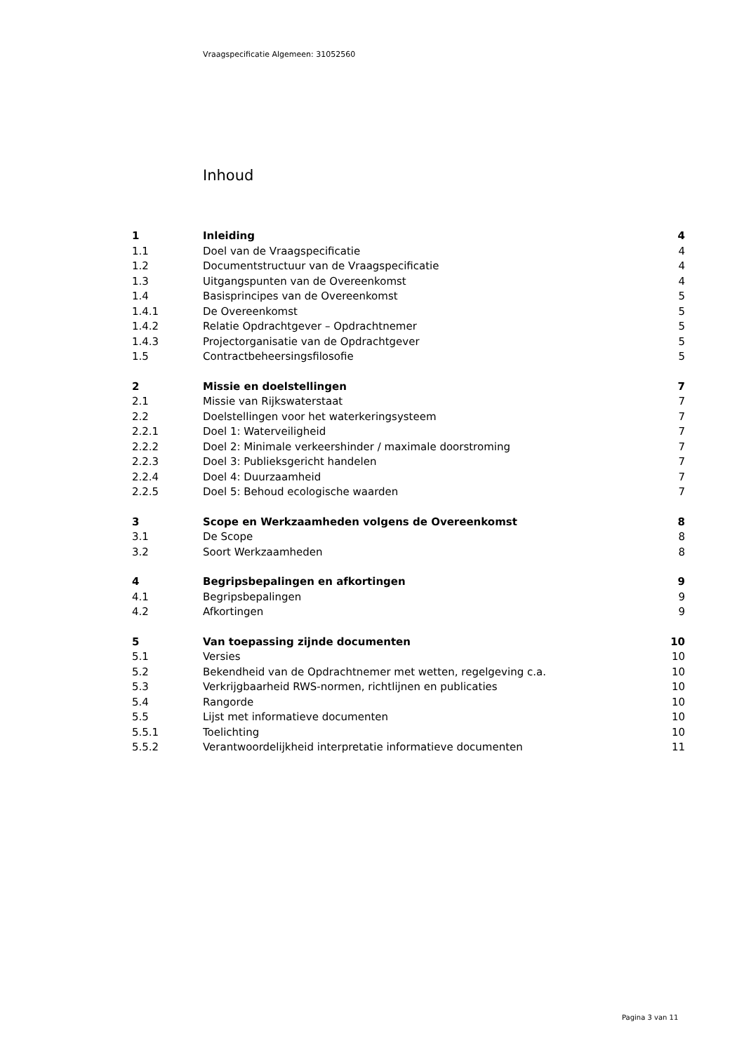Vraagspecificatie Algemeen: 31052560
Inhoud
| 1 | Inleiding | 4 |
| 1.1 | Doel van de Vraagspecificatie | 4 |
| 1.2 | Documentstructuur van de Vraagspecificatie | 4 |
| 1.3 | Uitgangspunten van de Overeenkomst | 4 |
| 1.4 | Basisprincipes van de Overeenkomst | 5 |
| 1.4.1 | De Overeenkomst | 5 |
| 1.4.2 | Relatie Opdrachtgever – Opdrachtnemer | 5 |
| 1.4.3 | Projectorganisatie van de Opdrachtgever | 5 |
| 1.5 | Contractbeheersingsfilosofie | 5 |
| 2 | Missie en doelstellingen | 7 |
| 2.1 | Missie van Rijkswaterstaat | 7 |
| 2.2 | Doelstellingen voor het waterkeringsysteem | 7 |
| 2.2.1 | Doel 1: Waterveiligheid | 7 |
| 2.2.2 | Doel 2: Minimale verkeershinder / maximale doorstroming | 7 |
| 2.2.3 | Doel 3: Publieksgericht handelen | 7 |
| 2.2.4 | Doel 4: Duurzaamheid | 7 |
| 2.2.5 | Doel 5: Behoud ecologische waarden | 7 |
| 3 | Scope en Werkzaamheden volgens de Overeenkomst | 8 |
| 3.1 | De Scope | 8 |
| 3.2 | Soort Werkzaamheden | 8 |
| 4 | Begripsbepalingen en afkortingen | 9 |
| 4.1 | Begripsbepalingen | 9 |
| 4.2 | Afkortingen | 9 |
| 5 | Van toepassing zijnde documenten | 10 |
| 5.1 | Versies | 10 |
| 5.2 | Bekendheid van de Opdrachtnemer met wetten, regelgeving c.a. | 10 |
| 5.3 | Verkrijgbaarheid RWS-normen, richtlijnen en publicaties | 10 |
| 5.4 | Rangorde | 10 |
| 5.5 | Lijst met informatieve documenten | 10 |
| 5.5.1 | Toelichting | 10 |
| 5.5.2 | Verantwoordelijkheid interpretatie informatieve documenten | 11 |
Pagina 3 van 11